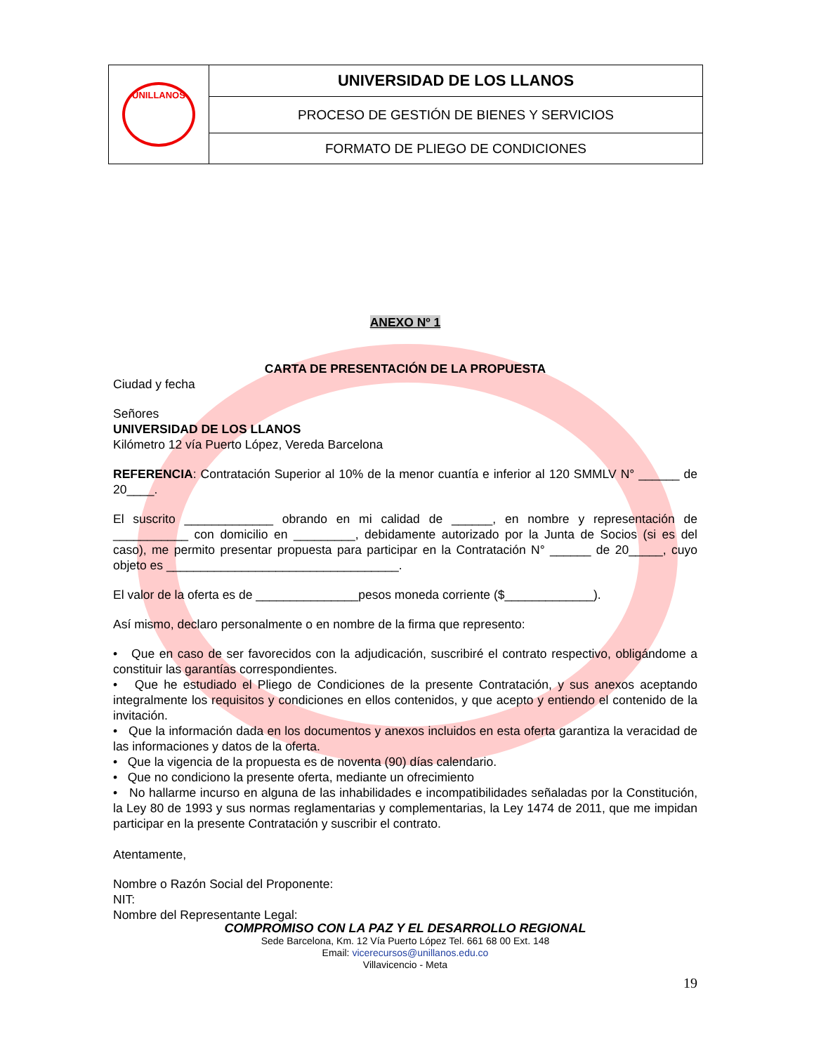| UNILLANOS | UNIVERSIDAD DE LOS LLANOS |
| | PROCESO DE GESTIÓN DE BIENES Y SERVICIOS |
| | FORMATO DE PLIEGO DE CONDICIONES |
ANEXO Nº 1
CARTA DE PRESENTACIÓN DE LA PROPUESTA
Ciudad y fecha
Señores
UNIVERSIDAD DE LOS LLANOS
Kilómetro 12 vía Puerto López, Vereda Barcelona
REFERENCIA: Contratación Superior al 10% de la menor cuantía e inferior al 120 SMMLV N° ______ de 20____.
El suscrito _____________ obrando en mi calidad de ______, en nombre y representación de ___________ con domicilio en _________, debidamente autorizado por la Junta de Socios (si es del caso), me permito presentar propuesta para participar en la Contratación N° ______ de 20_____, cuyo objeto es __________________________________.
El valor de la oferta es de _______________pesos moneda corriente ($_____________).
Así mismo, declaro personalmente o en nombre de la firma que represento:
• Que en caso de ser favorecidos con la adjudicación, suscribiré el contrato respectivo, obligándome a constituir las garantías correspondientes.
• Que he estudiado el Pliego de Condiciones de la presente Contratación, y sus anexos aceptando integralmente los requisitos y condiciones en ellos contenidos, y que acepto y entiendo el contenido de la invitación.
• Que la información dada en los documentos y anexos incluidos en esta oferta garantiza la veracidad de las informaciones y datos de la oferta.
• Que la vigencia de la propuesta es de noventa (90) días calendario.
• Que no condiciono la presente oferta, mediante un ofrecimiento
• No hallarme incurso en alguna de las inhabilidades e incompatibilidades señaladas por la Constitución, la Ley 80 de 1993 y sus normas reglamentarias y complementarias, la Ley 1474 de 2011, que me impidan participar en la presente Contratación y suscribir el contrato.
Atentamente,
Nombre o Razón Social del Proponente:
NIT:
Nombre del Representante Legal:
COMPROMISO CON LA PAZ Y EL DESARROLLO REGIONAL
Sede Barcelona, Km. 12 Vía Puerto López Tel. 661 68 00 Ext. 148
Email: vicerecursos@unillanos.edu.co
Villavicencio - Meta
19